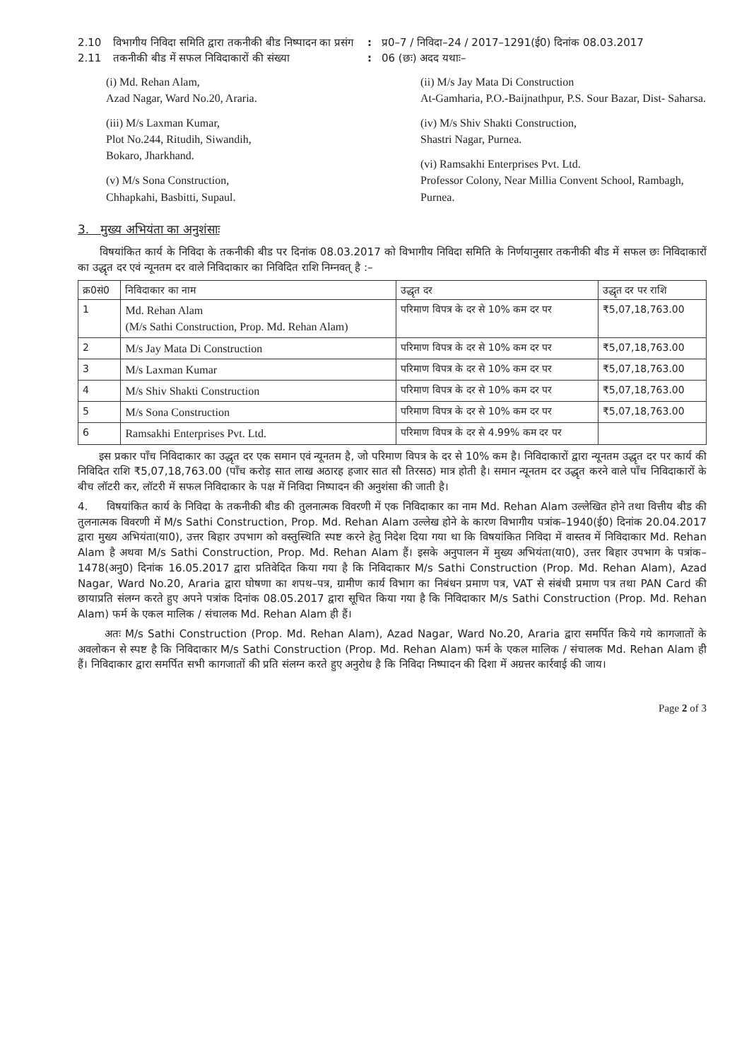2.10 विभागीय निविदा समिति द्वारा तकनीकी बीड निष्पादन का प्रसंग
: प्र0–7 / निविदा–24 / 2017–1291(ई0) दिनांक 08.03.2017
2.11 तकनीकी बीड में सफल निविदाकारों की संख्या : 06 (छः) अदद यथाः–
(i) Md. Rehan Alam,
Azad Nagar, Ward No.20, Araria.
(iii) M/s Laxman Kumar,
Plot No.244, Ritudih, Siwandih,
Bokaro, Jharkhand.
(v) M/s Sona Construction,
Chhapkahi, Basbitti, Supaul.
(ii) M/s Jay Mata Di Construction
At-Gamharia, P.O.-Baijnathpur, P.S. Sour Bazar, Dist- Saharsa.
(iv) M/s Shiv Shakti Construction,
Shastri Nagar, Purnea.
(vi) Ramsakhi Enterprises Pvt. Ltd.
Professor Colony, Near Millia Convent School, Rambagh, Purnea.
3. मुख्य अभियंता का अनुशंसाः
विषयांकित कार्य के निविदा के तकनीकी बीड पर दिनांक 08.03.2017 को विभागीय निविदा समिति के निर्णयानुसार तकनीकी बीड में सफल छः निविदाकारों का उद्धृत दर एवं न्यूनतम दर वाले निविदाकार का निविदित राशि निम्नवत् है :–
| क्र0सं0 | निविदाकार का नाम | उद्धृत दर | उद्धृत दर पर राशि |
| --- | --- | --- | --- |
| 1 | Md. Rehan Alam (M/s Sathi Construction, Prop. Md. Rehan Alam) | परिमाण विपत्र के दर से 10% कम दर पर | ₹5,07,18,763.00 |
| 2 | M/s Jay Mata Di Construction | परिमाण विपत्र के दर से 10% कम दर पर | ₹5,07,18,763.00 |
| 3 | M/s Laxman Kumar | परिमाण विपत्र के दर से 10% कम दर पर | ₹5,07,18,763.00 |
| 4 | M/s Shiv Shakti Construction | परिमाण विपत्र के दर से 10% कम दर पर | ₹5,07,18,763.00 |
| 5 | M/s Sona Construction | परिमाण विपत्र के दर से 10% कम दर पर | ₹5,07,18,763.00 |
| 6 | Ramsakhi Enterprises Pvt. Ltd. | परिमाण विपत्र के दर से 4.99% कम दर पर | |
इस प्रकार पाँच निविदाकार का उद्धृत दर एक समान एवं न्यूनतम है, जो परिमाण विपत्र के दर से 10% कम है। निविदाकारों द्वारा न्यूनतम उद्धृत दर पर कार्य की निविदित राशि ₹5,07,18,763.00 (पाँच करोड़ सात लाख अठारह हजार सात सौ तिरसठ) मात्र होती है। समान न्यूनतम दर उद्धृत करने वाले पाँच निविदाकारों के बीच लॉटरी कर, लॉटरी में सफल निविदाकार के पक्ष में निविदा निष्पादन की अनुशंसा की जाती है।
4. विषयांकित कार्य के निविदा के तकनीकी बीड की तुलनात्मक विवरणी में एक निविदाकार का नाम Md. Rehan Alam उल्लेखित होने तथा वित्तीय बीड की तुलनात्मक विवरणी में M/s Sathi Construction, Prop. Md. Rehan Alam उल्लेख होने के कारण विभागीय पत्रांक–1940(ई0) दिनांक 20.04.2017 द्वारा मुख्य अभियंता(या0), उत्तर बिहार उपभाग को वस्तुस्थिति स्पष्ट करने हेतु निदेश दिया गया था कि विषयांकित निविदा में वास्तव में निविदाकार Md. Rehan Alam है अथवा M/s Sathi Construction, Prop. Md. Rehan Alam हैं। इसके अनुपालन में मुख्य अभियंता(या0), उत्तर बिहार उपभाग के पत्रांक–1478(अनु0) दिनांक 16.05.2017 द्वारा प्रतिवेदित किया गया है कि निविदाकार M/s Sathi Construction (Prop. Md. Rehan Alam), Azad Nagar, Ward No.20, Araria द्वारा घोषणा का शपथ–पत्र, ग्रामीण कार्य विभाग का निबंधन प्रमाण पत्र, VAT से संबंधी प्रमाण पत्र तथा PAN Card की छायाप्रति संलग्न करते हुए अपने पत्रांक दिनांक 08.05.2017 द्वारा सूचित किया गया है कि निविदाकार M/s Sathi Construction (Prop. Md. Rehan Alam) फर्म के एकल मालिक / संचालक Md. Rehan Alam ही हैं।
अतः M/s Sathi Construction (Prop. Md. Rehan Alam), Azad Nagar, Ward No.20, Araria द्वारा समर्पित किये गये कागजातों के अवलोकन से स्पष्ट है कि निविदाकार M/s Sathi Construction (Prop. Md. Rehan Alam) फर्म के एकल मालिक / संचालक Md. Rehan Alam ही हैं। निविदाकार द्वारा समर्पित सभी कागजातों की प्रति संलग्न करते हुए अनुरोध है कि निविदा निष्पादन की दिशा में अग्रत्तर कार्रवाई की जाय।
Page 2 of 3